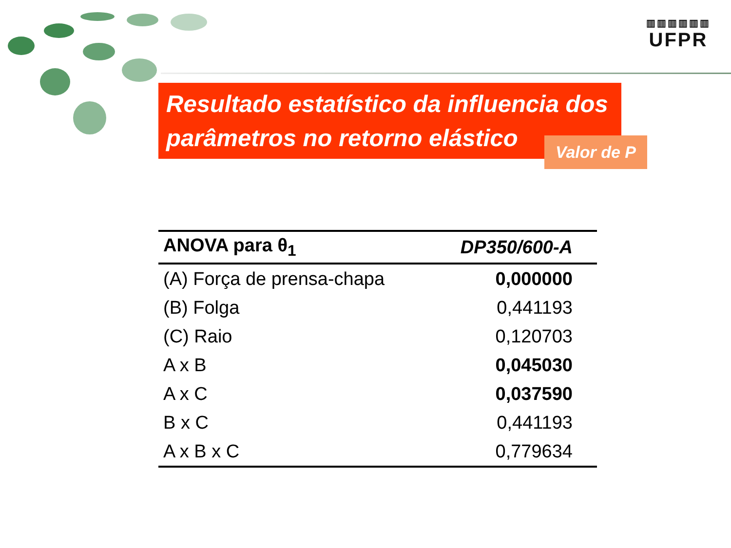▥▥▥▥▥▥
UFPR
Resultado estatístico da influencia dos parâmetros no retorno elástico
Valor de P
| ANOVA para θ<sub>1</sub> | DP350/600-A |
| --- | --- |
| (A) Força de prensa-chapa | 0,000000 |
| (B) Folga | 0,441193 |
| (C) Raio | 0,120703 |
| A x B | 0,045030 |
| A x C | 0,037590 |
| B x C | 0,441193 |
| A x B x C | 0,779634 |